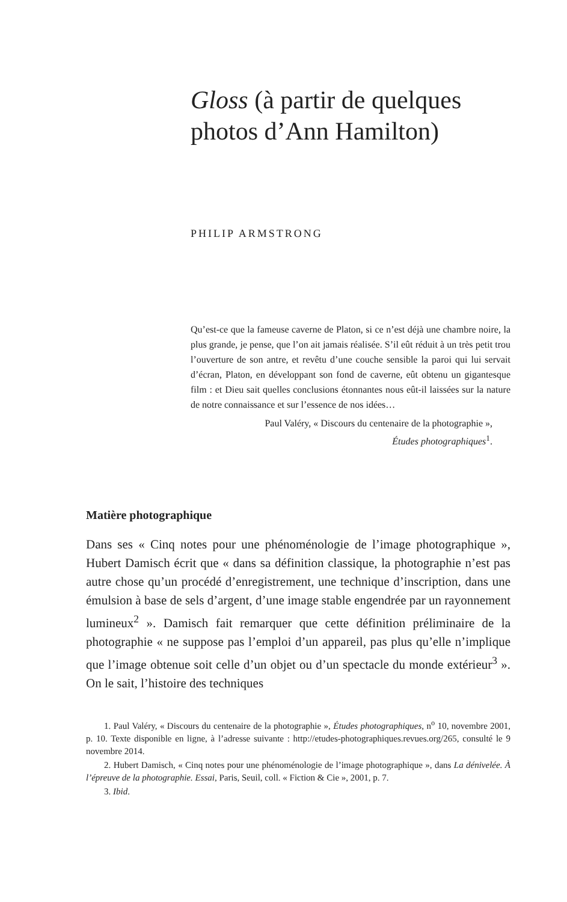Gloss (à partir de quelques photos d’Ann Hamilton)
PHILIP ARMSTRONG
Qu’est-ce que la fameuse caverne de Platon, si ce n’est déjà une chambre noire, la plus grande, je pense, que l’on ait jamais réalisée. S’il eût réduit à un très petit trou l’ouverture de son antre, et revêtu d’une couche sensible la paroi qui lui servait d’écran, Platon, en développant son fond de caverne, eût obtenu un gigantesque film : et Dieu sait quelles conclusions étonnantes nous eût-il laissées sur la nature de notre connaissance et sur l’essence de nos idées…
Paul Valéry, « Discours du centenaire de la photographie »,
Études photographiques<sup>1</sup>.
Matière photographique
Dans ses « Cinq notes pour une phénoménologie de l’image photographique », Hubert Damisch écrit que « dans sa définition classique, la photographie n’est pas autre chose qu’un procédé d’enregistrement, une technique d’inscription, dans une émulsion à base de sels d’argent, d’une image stable engendrée par un rayonnement lumineux<sup>2</sup> ». Damisch fait remarquer que cette définition préliminaire de la photographie « ne suppose pas l’emploi d’un appareil, pas plus qu’elle n’implique que l’image obtenue soit celle d’un objet ou d’un spectacle du monde extérieur<sup>3</sup> ». On le sait, l’histoire des techniques
1. Paul Valéry, « Discours du centenaire de la photographie », Études photographiques, n<sup>o</sup> 10, novembre 2001, p. 10. Texte disponible en ligne, à l’adresse suivante : http://etudes-photographiques.revues.org/265, consulté le 9 novembre 2014.
2. Hubert Damisch, « Cinq notes pour une phénoménologie de l’image photographique », dans La dénivelée. À l’épreuve de la photographie. Essai, Paris, Seuil, coll. « Fiction & Cie », 2001, p. 7.
3. Ibid.